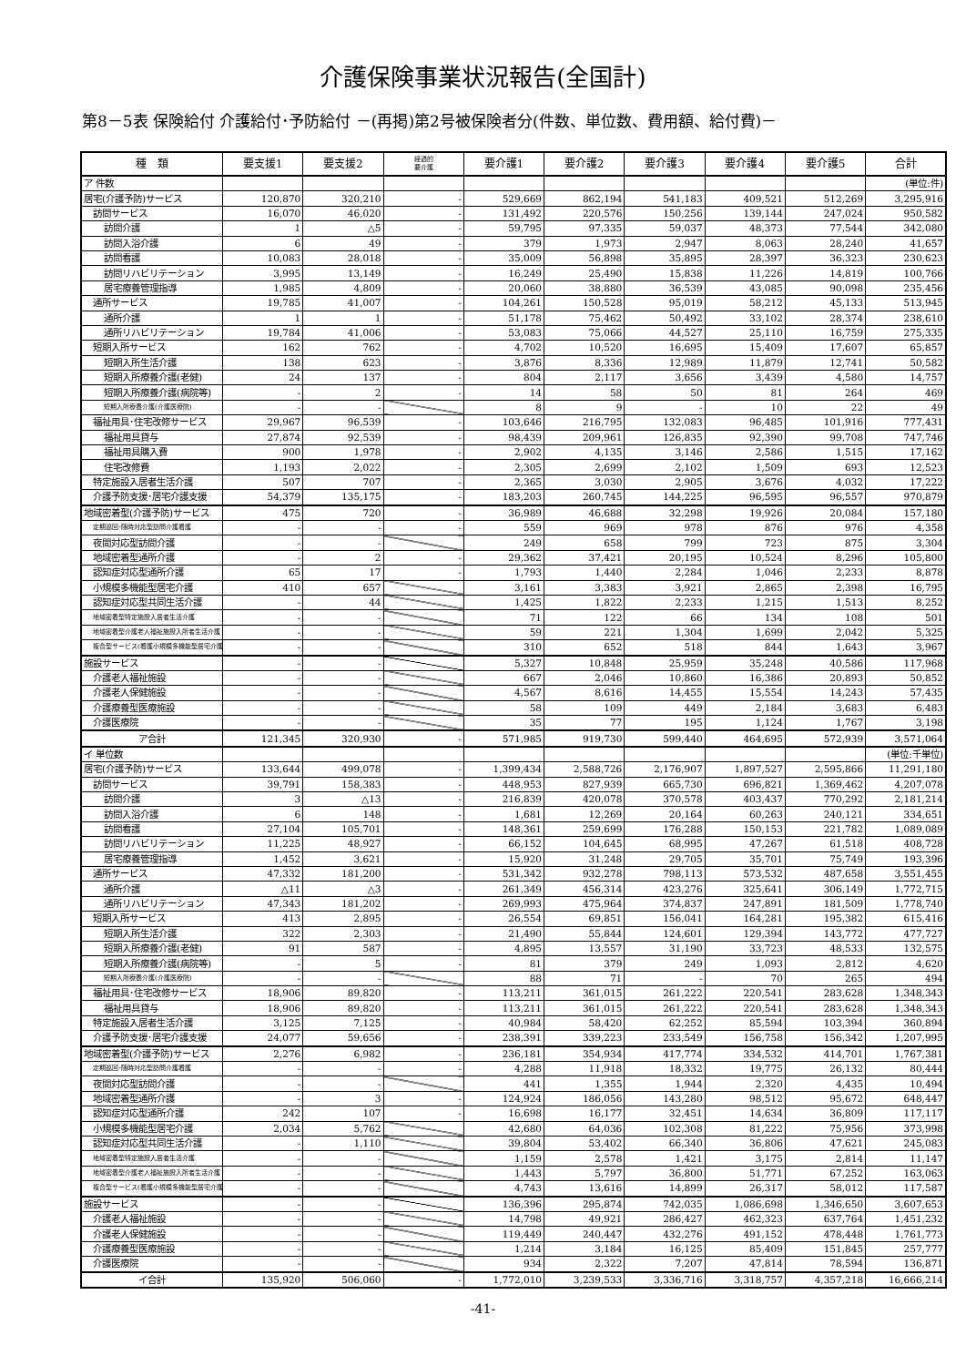介護保険事業状況報告(全国計)
第8－5表 保険給付 介護給付･予防給付 －(再掲)第2号被保険者分(件数、単位数、費用額、給付費)－
| 種 類 | 要支援1 | 要支援2 | 経過的 要介護 | 要介護1 | 要介護2 | 要介護3 | 要介護4 | 要介護5 | 合計 |
| --- | --- | --- | --- | --- | --- | --- | --- | --- | --- |
| ア 件数 | | | | | | | | | (単位:件) |
| 居宅(介護予防)サービス | 120,870 | 320,210 | - | 529,669 | 862,194 | 541,183 | 409,521 | 512,269 | 3,295,916 |
| 訪問サービス | 16,070 | 46,020 | - | 131,492 | 220,576 | 150,256 | 139,144 | 247,024 | 950,582 |
| 訪問介護 | 1 | △5 | - | 59,795 | 97,335 | 59,037 | 48,373 | 77,544 | 342,080 |
| 訪問入浴介護 | 6 | 49 | - | 379 | 1,973 | 2,947 | 8,063 | 28,240 | 41,657 |
| 訪問看護 | 10,083 | 28,018 | - | 35,009 | 56,898 | 35,895 | 28,397 | 36,323 | 230,623 |
| 訪問リハビリテーション | 3,995 | 13,149 | - | 16,249 | 25,490 | 15,838 | 11,226 | 14,819 | 100,766 |
| 居宅療養管理指導 | 1,985 | 4,809 | - | 20,060 | 38,880 | 36,539 | 43,085 | 90,098 | 235,456 |
| 通所サービス | 19,785 | 41,007 | - | 104,261 | 150,528 | 95,019 | 58,212 | 45,133 | 513,945 |
| 通所介護 | 1 | 1 | - | 51,178 | 75,462 | 50,492 | 33,102 | 28,374 | 238,610 |
| 通所リハビリテーション | 19,784 | 41,006 | - | 53,083 | 75,066 | 44,527 | 25,110 | 16,759 | 275,335 |
| 短期入所サービス | 162 | 762 | - | 4,702 | 10,520 | 16,695 | 15,409 | 17,607 | 65,857 |
| 短期入所生活介護 | 138 | 623 | - | 3,876 | 8,336 | 12,989 | 11,879 | 12,741 | 50,582 |
| 短期入所療養介護(老健) | 24 | 137 | - | 804 | 2,117 | 3,656 | 3,439 | 4,580 | 14,757 |
| 短期入所療養介護(病院等) | - | 2 | - | 14 | 58 | 50 | 81 | 264 | 469 |
| 短期入所療養介護(介護医療院) | - | - | | 8 | 9 | - | 10 | 22 | 49 |
| 福祉用具･住宅改修サービス | 29,967 | 96,539 | - | 103,646 | 216,795 | 132,083 | 96,485 | 101,916 | 777,431 |
| 福祉用具貸与 | 27,874 | 92,539 | - | 98,439 | 209,961 | 126,835 | 92,390 | 99,708 | 747,746 |
| 福祉用具購入費 | 900 | 1,978 | - | 2,902 | 4,135 | 3,146 | 2,586 | 1,515 | 17,162 |
| 住宅改修費 | 1,193 | 2,022 | - | 2,305 | 2,699 | 2,102 | 1,509 | 693 | 12,523 |
| 特定施設入居者生活介護 | 507 | 707 | - | 2,365 | 3,030 | 2,905 | 3,676 | 4,032 | 17,222 |
| 介護予防支援･居宅介護支援 | 54,379 | 135,175 | - | 183,203 | 260,745 | 144,225 | 96,595 | 96,557 | 970,879 |
| 地域密着型(介護予防)サービス | 475 | 720 | - | 36,989 | 46,688 | 32,298 | 19,926 | 20,084 | 157,180 |
| 定期巡回･随時対応型訪問介護看護 | - | - | - | 559 | 969 | 978 | 876 | 976 | 4,358 |
| 夜間対応型訪問介護 | - | - | | 249 | 658 | 799 | 723 | 875 | 3,304 |
| 地域密着型通所介護 | - | 2 | - | 29,362 | 37,421 | 20,195 | 10,524 | 8,296 | 105,800 |
| 認知症対応型通所介護 | 65 | 17 | - | 1,793 | 1,440 | 2,284 | 1,046 | 2,233 | 8,878 |
| 小規模多機能型居宅介護 | 410 | 657 | | 3,161 | 3,383 | 3,921 | 2,865 | 2,398 | 16,795 |
| 認知症対応型共同生活介護 | - | 44 | | 1,425 | 1,822 | 2,233 | 1,215 | 1,513 | 8,252 |
| 地域密着型特定施設入居者生活介護 | - | - | | 71 | 122 | 66 | 134 | 108 | 501 |
| 地域密着型介護老人福祉施設入所者生活介護 | - | - | | 59 | 221 | 1,304 | 1,699 | 2,042 | 5,325 |
| 複合型サービス(看護小規模多機能型居宅介護) | - | - | | 310 | 652 | 518 | 844 | 1,643 | 3,967 |
| 施設サービス | - | - | | 5,327 | 10,848 | 25,959 | 35,248 | 40,586 | 117,968 |
| 介護老人福祉施設 | - | - | | 667 | 2,046 | 10,860 | 16,386 | 20,893 | 50,852 |
| 介護老人保健施設 | - | - | | 4,567 | 8,616 | 14,455 | 15,554 | 14,243 | 57,435 |
| 介護療養型医療施設 | - | - | | 58 | 109 | 449 | 2,184 | 3,683 | 6,483 |
| 介護医療院 | - | - | | 35 | 77 | 195 | 1,124 | 1,767 | 3,198 |
| ア合計 | 121,345 | 320,930 | - | 571,985 | 919,730 | 599,440 | 464,695 | 572,939 | 3,571,064 |
| イ 単位数 | | | | | | | | | (単位:千単位) |
| 居宅(介護予防)サービス | 133,644 | 499,078 | - | 1,399,434 | 2,588,726 | 2,176,907 | 1,897,527 | 2,595,866 | 11,291,180 |
| 訪問サービス | 39,791 | 158,383 | - | 448,953 | 827,939 | 665,730 | 696,821 | 1,369,462 | 4,207,078 |
| 訪問介護 | 3 | △13 | - | 216,839 | 420,078 | 370,578 | 403,437 | 770,292 | 2,181,214 |
| 訪問入浴介護 | 6 | 148 | - | 1,681 | 12,269 | 20,164 | 60,263 | 240,121 | 334,651 |
| 訪問看護 | 27,104 | 105,701 | - | 148,361 | 259,699 | 176,288 | 150,153 | 221,782 | 1,089,089 |
| 訪問リハビリテーション | 11,225 | 48,927 | - | 66,152 | 104,645 | 68,995 | 47,267 | 61,518 | 408,728 |
| 居宅療養管理指導 | 1,452 | 3,621 | - | 15,920 | 31,248 | 29,705 | 35,701 | 75,749 | 193,396 |
| 通所サービス | 47,332 | 181,200 | - | 531,342 | 932,278 | 798,113 | 573,532 | 487,658 | 3,551,455 |
| 通所介護 | △11 | △3 | - | 261,349 | 456,314 | 423,276 | 325,641 | 306,149 | 1,772,715 |
| 通所リハビリテーション | 47,343 | 181,202 | - | 269,993 | 475,964 | 374,837 | 247,891 | 181,509 | 1,778,740 |
| 短期入所サービス | 413 | 2,895 | - | 26,554 | 69,851 | 156,041 | 164,281 | 195,382 | 615,416 |
| 短期入所生活介護 | 322 | 2,303 | - | 21,490 | 55,844 | 124,601 | 129,394 | 143,772 | 477,727 |
| 短期入所療養介護(老健) | 91 | 587 | - | 4,895 | 13,557 | 31,190 | 33,723 | 48,533 | 132,575 |
| 短期入所療養介護(病院等) | - | 5 | - | 81 | 379 | 249 | 1,093 | 2,812 | 4,620 |
| 短期入所療養介護(介護医療院) | - | - | | 88 | 71 | - | 70 | 265 | 494 |
| 福祉用具･住宅改修サービス | 18,906 | 89,820 | - | 113,211 | 361,015 | 261,222 | 220,541 | 283,628 | 1,348,343 |
| 福祉用具貸与 | 18,906 | 89,820 | - | 113,211 | 361,015 | 261,222 | 220,541 | 283,628 | 1,348,343 |
| 特定施設入居者生活介護 | 3,125 | 7,125 | - | 40,984 | 58,420 | 62,252 | 85,594 | 103,394 | 360,894 |
| 介護予防支援･居宅介護支援 | 24,077 | 59,656 | - | 238,391 | 339,223 | 233,549 | 156,758 | 156,342 | 1,207,995 |
| 地域密着型(介護予防)サービス | 2,276 | 6,982 | - | 236,181 | 354,934 | 417,774 | 334,532 | 414,701 | 1,767,381 |
| 定期巡回･随時対応型訪問介護看護 | - | - | - | 4,288 | 11,918 | 18,332 | 19,775 | 26,132 | 80,444 |
| 夜間対応型訪問介護 | - | - | | 441 | 1,355 | 1,944 | 2,320 | 4,435 | 10,494 |
| 地域密着型通所介護 | - | 3 | - | 124,924 | 186,056 | 143,280 | 98,512 | 95,672 | 648,447 |
| 認知症対応型通所介護 | 242 | 107 | - | 16,698 | 16,177 | 32,451 | 14,634 | 36,809 | 117,117 |
| 小規模多機能型居宅介護 | 2,034 | 5,762 | | 42,680 | 64,036 | 102,308 | 81,222 | 75,956 | 373,998 |
| 認知症対応型共同生活介護 | - | 1,110 | | 39,804 | 53,402 | 66,340 | 36,806 | 47,621 | 245,083 |
| 地域密着型特定施設入居者生活介護 | - | - | | 1,159 | 2,578 | 1,421 | 3,175 | 2,814 | 11,147 |
| 地域密着型介護老人福祉施設入所者生活介護 | - | - | | 1,443 | 5,797 | 36,800 | 51,771 | 67,252 | 163,063 |
| 複合型サービス(看護小規模多機能型居宅介護) | - | - | | 4,743 | 13,616 | 14,899 | 26,317 | 58,012 | 117,587 |
| 施設サービス | - | - | | 136,396 | 295,874 | 742,035 | 1,086,698 | 1,346,650 | 3,607,653 |
| 介護老人福祉施設 | - | - | | 14,798 | 49,921 | 286,427 | 462,323 | 637,764 | 1,451,232 |
| 介護老人保健施設 | - | - | | 119,449 | 240,447 | 432,276 | 491,152 | 478,448 | 1,761,773 |
| 介護療養型医療施設 | - | - | | 1,214 | 3,184 | 16,125 | 85,409 | 151,845 | 257,777 |
| 介護医療院 | - | - | | 934 | 2,322 | 7,207 | 47,814 | 78,594 | 136,871 |
| イ合計 | 135,920 | 506,060 | - | 1,772,010 | 3,239,533 | 3,336,716 | 3,318,757 | 4,357,218 | 16,666,214 |
-41-